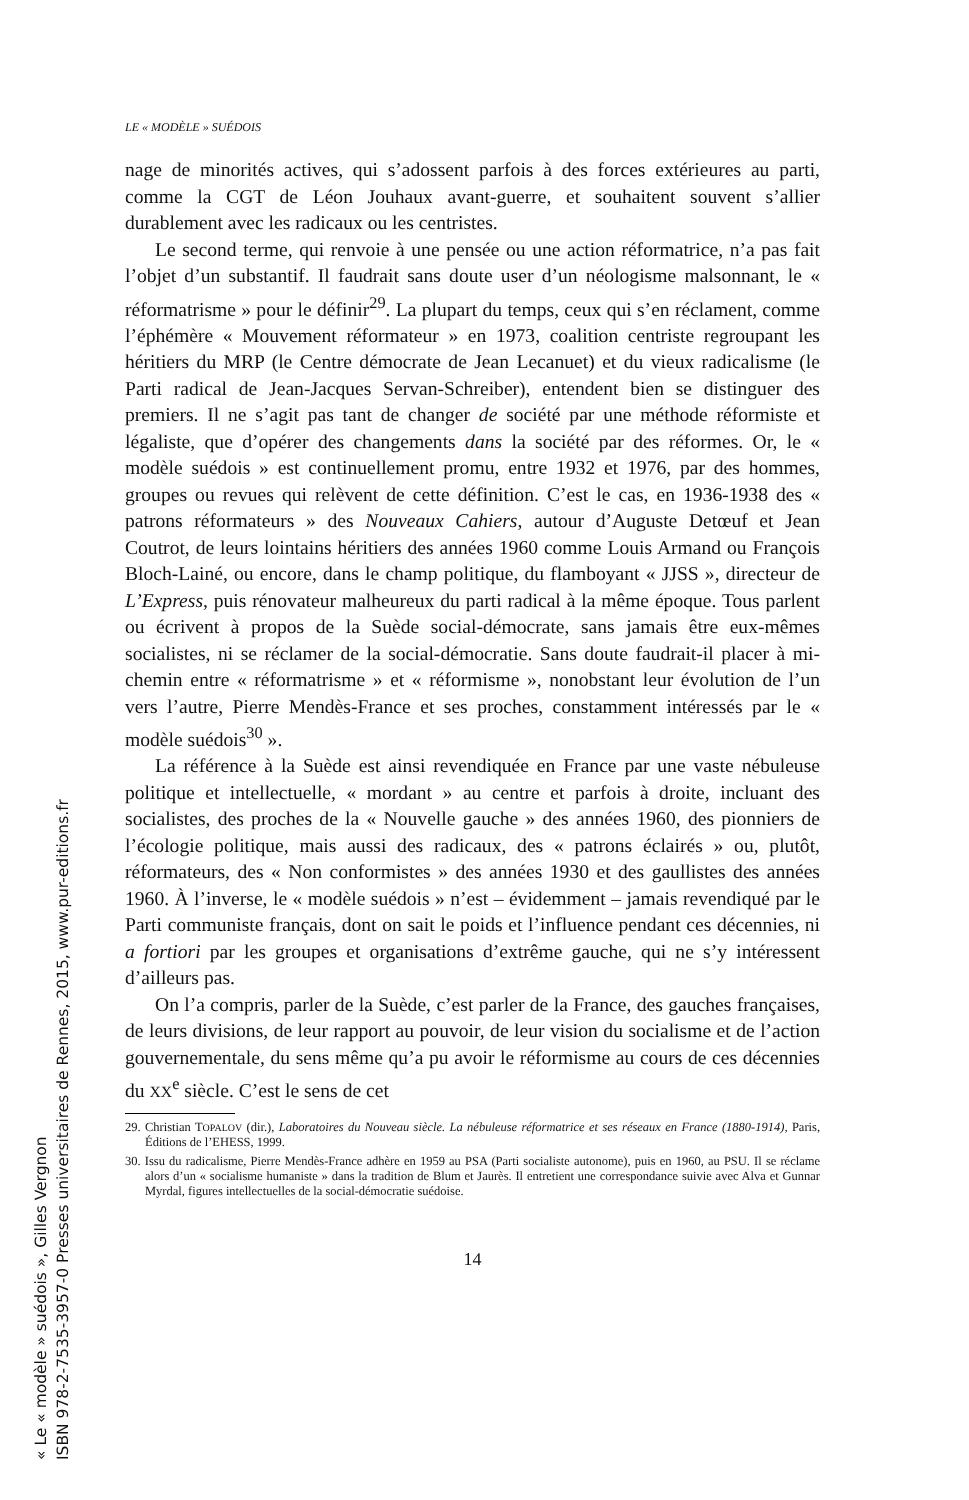LE « MODÈLE » SUÉDOIS
nage de minorités actives, qui s’adossent parfois à des forces extérieures au parti, comme la CGT de Léon Jouhaux avant-guerre, et souhaitent souvent s’allier durablement avec les radicaux ou les centristes.
Le second terme, qui renvoie à une pensée ou une action réformatrice, n’a pas fait l’objet d’un substantif. Il faudrait sans doute user d’un néologisme malsonnant, le « réformatrisme » pour le définir<sup>29</sup>. La plupart du temps, ceux qui s’en réclament, comme l’éphémère « Mouvement réformateur » en 1973, coalition centriste regroupant les héritiers du MRP (le Centre démocrate de Jean Lecanuet) et du vieux radicalisme (le Parti radical de Jean-Jacques Servan-Schreiber), entendent bien se distinguer des premiers. Il ne s’agit pas tant de changer de société par une méthode réformiste et légaliste, que d’opérer des changements dans la société par des réformes. Or, le « modèle suédois » est continuellement promu, entre 1932 et 1976, par des hommes, groupes ou revues qui relèvent de cette définition. C’est le cas, en 1936-1938 des « patrons réformateurs » des Nouveaux Cahiers, autour d’Auguste Detœuf et Jean Coutrot, de leurs lointains héritiers des années 1960 comme Louis Armand ou François Bloch-Lainé, ou encore, dans le champ politique, du flamboyant « JJSS », directeur de L’Express, puis rénovateur malheureux du parti radical à la même époque. Tous parlent ou écrivent à propos de la Suède social-démocrate, sans jamais être eux-mêmes socialistes, ni se réclamer de la social-démocratie. Sans doute faudrait-il placer à mi-chemin entre « réformatrisme » et « réformisme », nonobstant leur évolution de l’un vers l’autre, Pierre Mendès-France et ses proches, constamment intéressés par le « modèle suédois<sup>30</sup> ».
La référence à la Suède est ainsi revendiquée en France par une vaste nébuleuse politique et intellectuelle, « mordant » au centre et parfois à droite, incluant des socialistes, des proches de la « Nouvelle gauche » des années 1960, des pionniers de l’écologie politique, mais aussi des radicaux, des « patrons éclairés » ou, plutôt, réformateurs, des « Non conformistes » des années 1930 et des gaullistes des années 1960. À l’inverse, le « modèle suédois » n’est – évidemment – jamais revendiqué par le Parti communiste français, dont on sait le poids et l’influence pendant ces décennies, ni a fortiori par les groupes et organisations d’extrême gauche, qui ne s’y intéressent d’ailleurs pas.
On l’a compris, parler de la Suède, c’est parler de la France, des gauches françaises, de leurs divisions, de leur rapport au pouvoir, de leur vision du socialisme et de l’action gouvernementale, du sens même qu’a pu avoir le réformisme au cours de ces décennies du XX<sup>e</sup> siècle. C’est le sens de cet
29. Christian TOPALOV (dir.), Laboratoires du Nouveau siècle. La nébuleuse réformatrice et ses réseaux en France (1880-1914), Paris, Éditions de l’EHESS, 1999.
30. Issu du radicalisme, Pierre Mendès-France adhère en 1959 au PSA (Parti socialiste autonome), puis en 1960, au PSU. Il se réclame alors d’un « socialisme humaniste » dans la tradition de Blum et Jaurès. Il entretient une correspondance suivie avec Alva et Gunnar Myrdal, figures intellectuelles de la social-démocratie suédoise.
14
« Le « modèle » suédois », Gilles Vergnon
ISBN 978-2-7535-3957-0 Presses universitaires de Rennes, 2015, www.pur-editions.fr